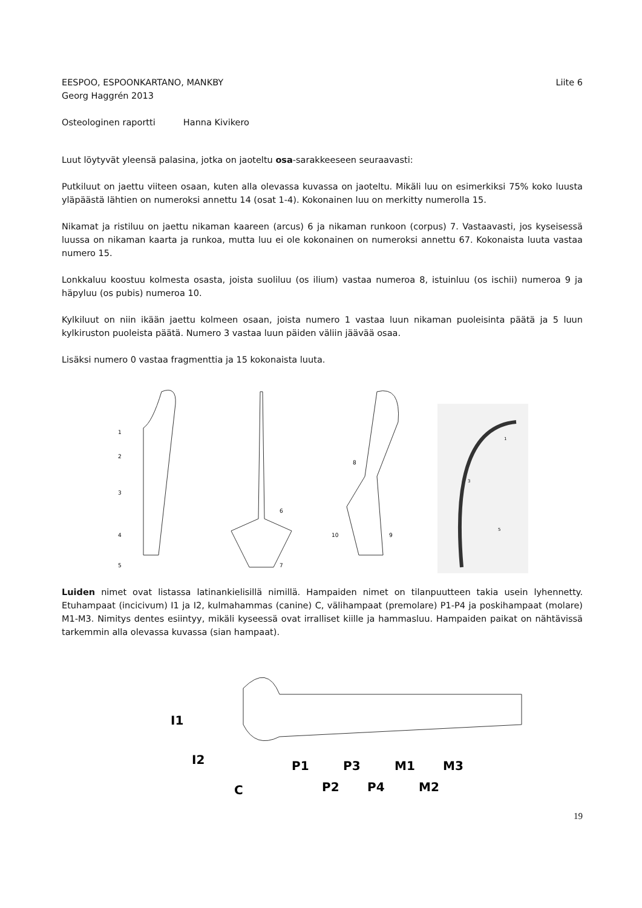EESPOO, ESPOONKARTANO, MANKBY Liite 6
Georg Haggrén 2013
Osteologinen raportti Hanna Kivikero
Luut löytyvät yleensä palasina, jotka on jaoteltu osa-sarakkeeseen seuraavasti:
Putkiluut on jaettu viiteen osaan, kuten alla olevassa kuvassa on jaoteltu. Mikäli luu on esimerkiksi 75% koko luusta yläpäästä lähtien on numeroksi annettu 14 (osat 1-4). Kokonainen luu on merkitty numerolla 15.
Nikamat ja ristiluu on jaettu nikaman kaareen (arcus) 6 ja nikaman runkoon (corpus) 7. Vastaavasti, jos kyseisessä luussa on nikaman kaarta ja runkoa, mutta luu ei ole kokonainen on numeroksi annettu 67. Kokonaista luuta vastaa numero 15.
Lonkkaluu koostuu kolmesta osasta, joista suoliluu (os ilium) vastaa numeroa 8, istuinluu (os ischii) numeroa 9 ja häpyluu (os pubis) numeroa 10.
Kylkiluut on niin ikään jaettu kolmeen osaan, joista numero 1 vastaa luun nikaman puoleisinta päätä ja 5 luun kylkiruston puoleista päätä. Numero 3 vastaa luun päiden väliin jäävää osaa.
Lisäksi numero 0 vastaa fragmenttia ja 15 kokonaista luuta.
1
2
3
4
5
6
7
8
9
10
1
3
5
Luiden nimet ovat listassa latinankielisillä nimillä. Hampaiden nimet on tilanpuutteen takia usein lyhennetty. Etuhampaat (incicivum) I1 ja I2, kulmahammas (canine) C, välihampaat (premolare) P1-P4 ja poskihampaat (molare) M1-M3. Nimitys dentes esiintyy, mikäli kyseessä ovat irralliset kiille ja hammasluu. Hampaiden paikat on nähtävissä tarkemmin alla olevassa kuvassa (sian hampaat).
I1
I2
C
P1
P2
P3
P4
M1
M2
M3
19